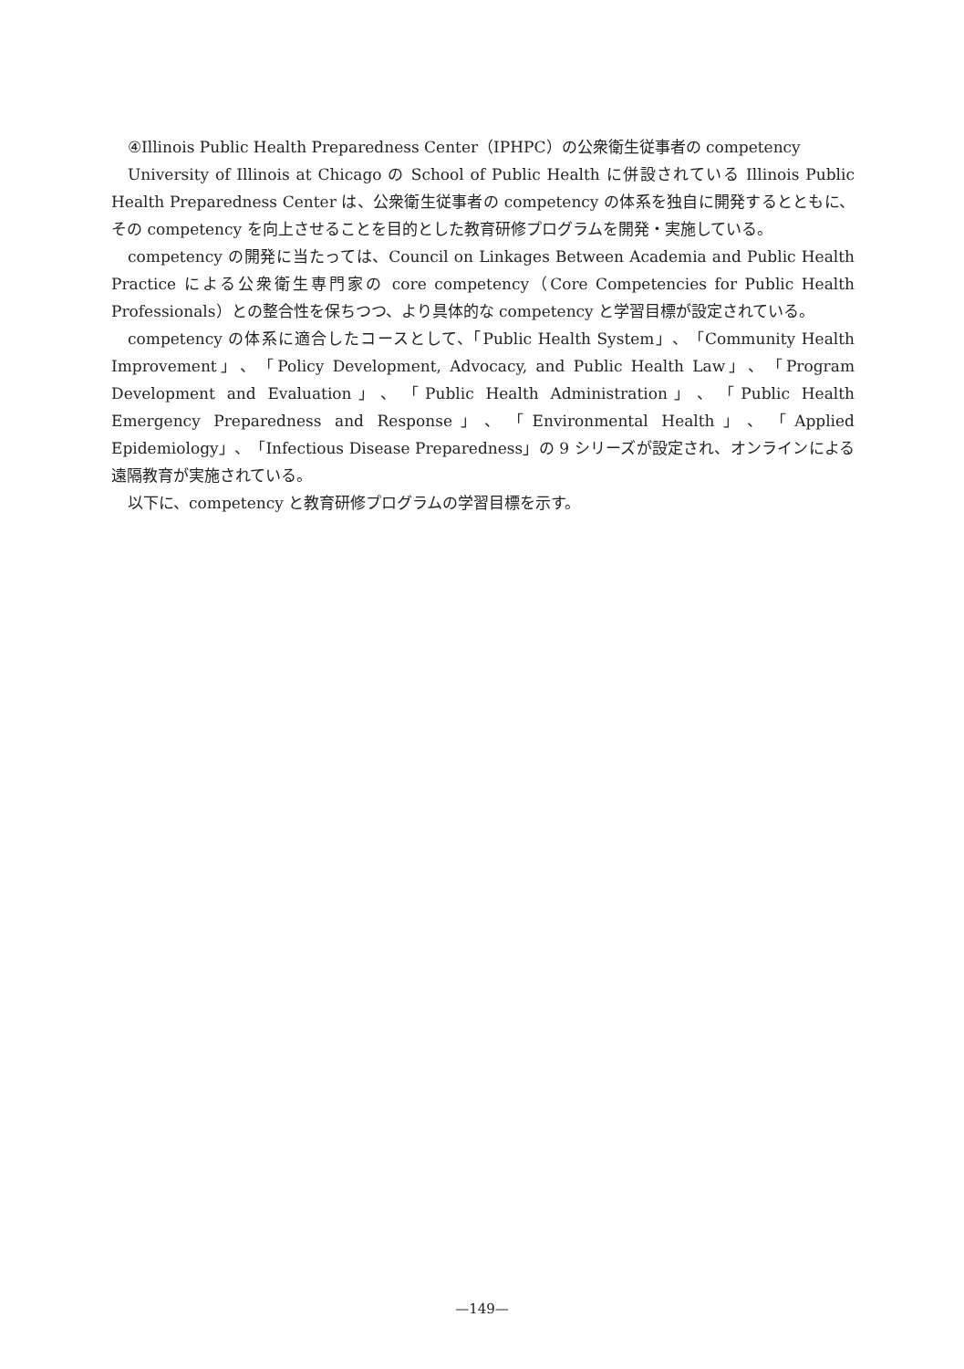④Illinois Public Health Preparedness Center（IPHPC）の公衆衛生従事者の competency
University of Illinois at Chicago の School of Public Health に併設されている Illinois Public Health Preparedness Center は、公衆衛生従事者の competency の体系を独自に開発するとともに、その competency を向上させることを目的とした教育研修プログラムを開発・実施している。
competency の開発に当たっては、Council on Linkages Between Academia and Public Health Practice による公衆衛生専門家の core competency（Core Competencies for Public Health Professionals）との整合性を保ちつつ、より具体的な competency と学習目標が設定されている。
competency の体系に適合したコースとして、「Public Health System」、「Community Health Improvement」、「Policy Development, Advocacy, and Public Health Law」、「Program Development and Evaluation」、「Public Health Administration」、「Public Health Emergency Preparedness and Response」、「Environmental Health」、「Applied Epidemiology」、「Infectious Disease Preparedness」の 9 シリーズが設定され、オンラインによる遠隔教育が実施されている。
以下に、competency と教育研修プログラムの学習目標を示す。
—149—